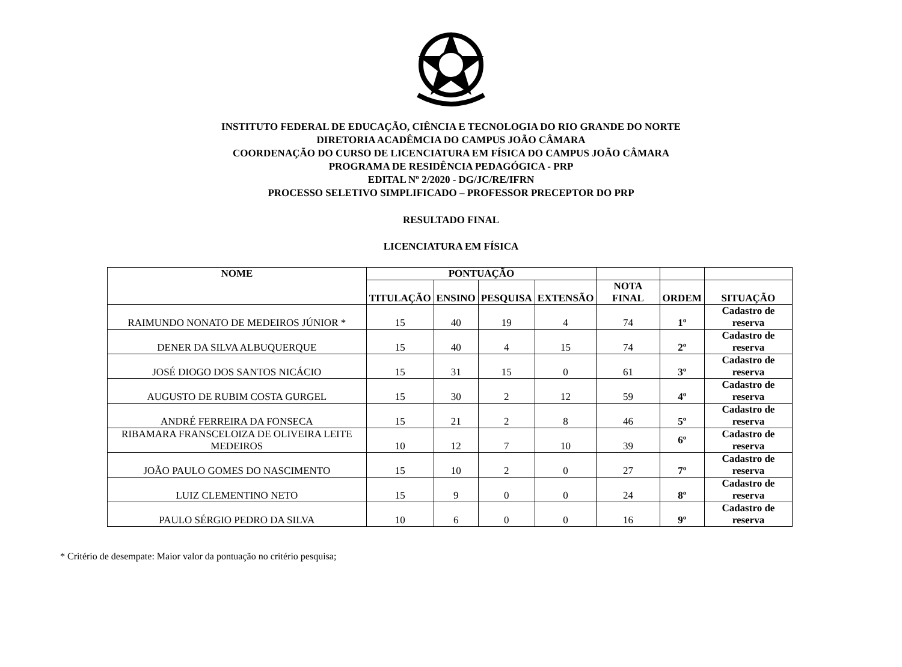INSTITUTO FEDERAL DE EDUCAÇÃO, CIÊNCIA E TECNOLOGIA DO RIO GRANDE DO NORTE
DIRETORIA ACADÊMCIA DO CAMPUS JOÃO CÂMARA
COORDENAÇÃO DO CURSO DE LICENCIATURA EM FÍSICA DO CAMPUS JOÃO CÂMARA
PROGRAMA DE RESIDÊNCIA PEDAGÓGICA - PRP
EDITAL Nº 2/2020 - DG/JC/RE/IFRN
PROCESSO SELETIVO SIMPLIFICADO – PROFESSOR PRECEPTOR DO PRP
RESULTADO FINAL
LICENCIATURA EM FÍSICA
| NOME | PONTUAÇÃO | | | | | | |
| --- | --- | --- | --- | --- | --- | --- | --- |
| | TITULAÇÃO | ENSINO | PESQUISA | EXTENSÃO | NOTA FINAL | ORDEM | SITUAÇÃO |
| RAIMUNDO NONATO DE MEDEIROS JÚNIOR * | 15 | 40 | 19 | 4 | 74 | 1º | Cadastro de reserva |
| DENER DA SILVA ALBUQUERQUE | 15 | 40 | 4 | 15 | 74 | 2º | Cadastro de reserva |
| JOSÉ DIOGO DOS SANTOS NICÁCIO | 15 | 31 | 15 | 0 | 61 | 3º | Cadastro de reserva |
| AUGUSTO DE RUBIM COSTA GURGEL | 15 | 30 | 2 | 12 | 59 | 4º | Cadastro de reserva |
| ANDRÉ FERREIRA DA FONSECA | 15 | 21 | 2 | 8 | 46 | 5º | Cadastro de reserva |
| RIBAMARA FRANSCELOIZA DE OLIVEIRA LEITE MEDEIROS | 10 | 12 | 7 | 10 | 39 | 6º | Cadastro de reserva |
| JOÃO PAULO GOMES DO NASCIMENTO | 15 | 10 | 2 | 0 | 27 | 7º | Cadastro de reserva |
| LUIZ CLEMENTINO NETO | 15 | 9 | 0 | 0 | 24 | 8º | Cadastro de reserva |
| PAULO SÉRGIO PEDRO DA SILVA | 10 | 6 | 0 | 0 | 16 | 9º | Cadastro de reserva |
* Critério de desempate: Maior valor da pontuação no critério pesquisa;